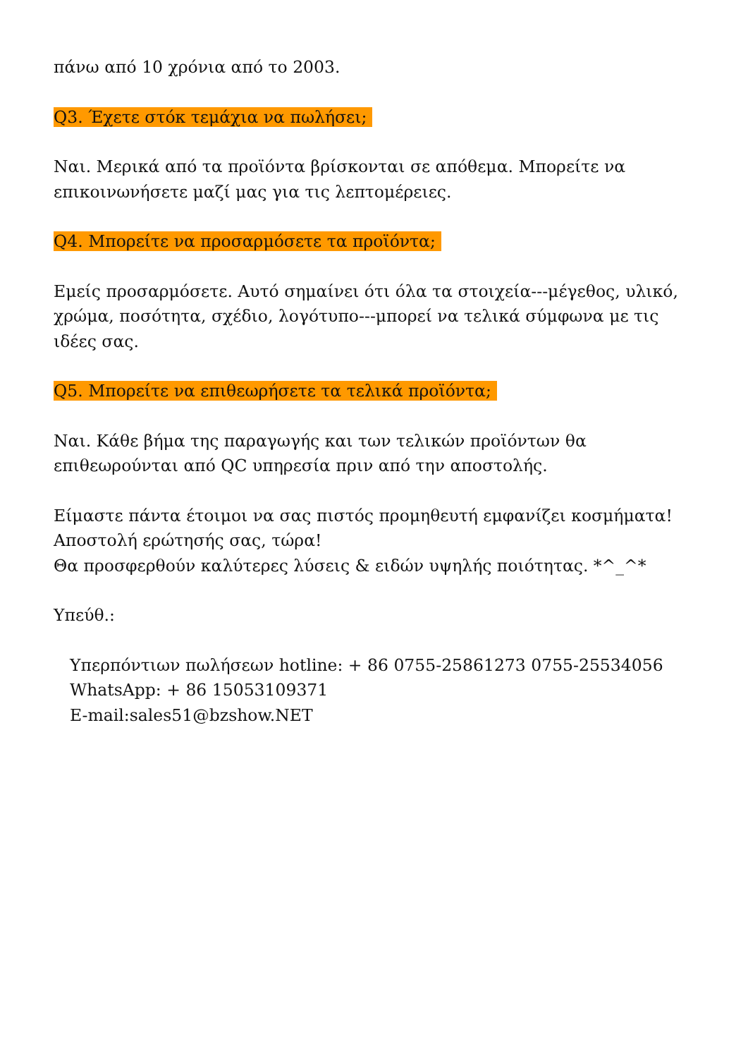πάνω από 10 χρόνια από το 2003.
Q3. Έχετε στόκ τεμάχια να πωλήσει;
Ναι. Μερικά από τα προϊόντα βρίσκονται σε απόθεμα. Μπορείτε να επικοινωνήσετε μαζί μας για τις λεπτομέρειες.
Q4. Μπορείτε να προσαρμόσετε τα προϊόντα;
Εμείς προσαρμόσετε. Αυτό σημαίνει ότι όλα τα στοιχεία---μέγεθος, υλικό, χρώμα, ποσότητα, σχέδιο, λογότυπο---μπορεί να τελικά σύμφωνα με τις ιδέες σας.
Q5. Μπορείτε να επιθεωρήσετε τα τελικά προϊόντα;
Ναι. Κάθε βήμα της παραγωγής και των τελικών προϊόντων θα επιθεωρούνται από QC υπηρεσία πριν από την αποστολής.
Είμαστε πάντα έτοιμοι να σας πιστός προμηθευτή εμφανίζει κοσμήματα!
Αποστολή ερώτησής σας, τώρα!
Θα προσφερθούν καλύτερες λύσεις & ειδών υψηλής ποιότητας. *^_^*
Υπεύθ.:
Υπερπόντιων πωλήσεων hotline: + 86 0755-25861273 0755-25534056
WhatsApp: + 86 15053109371
E-mail:sales51@bzshow.NET